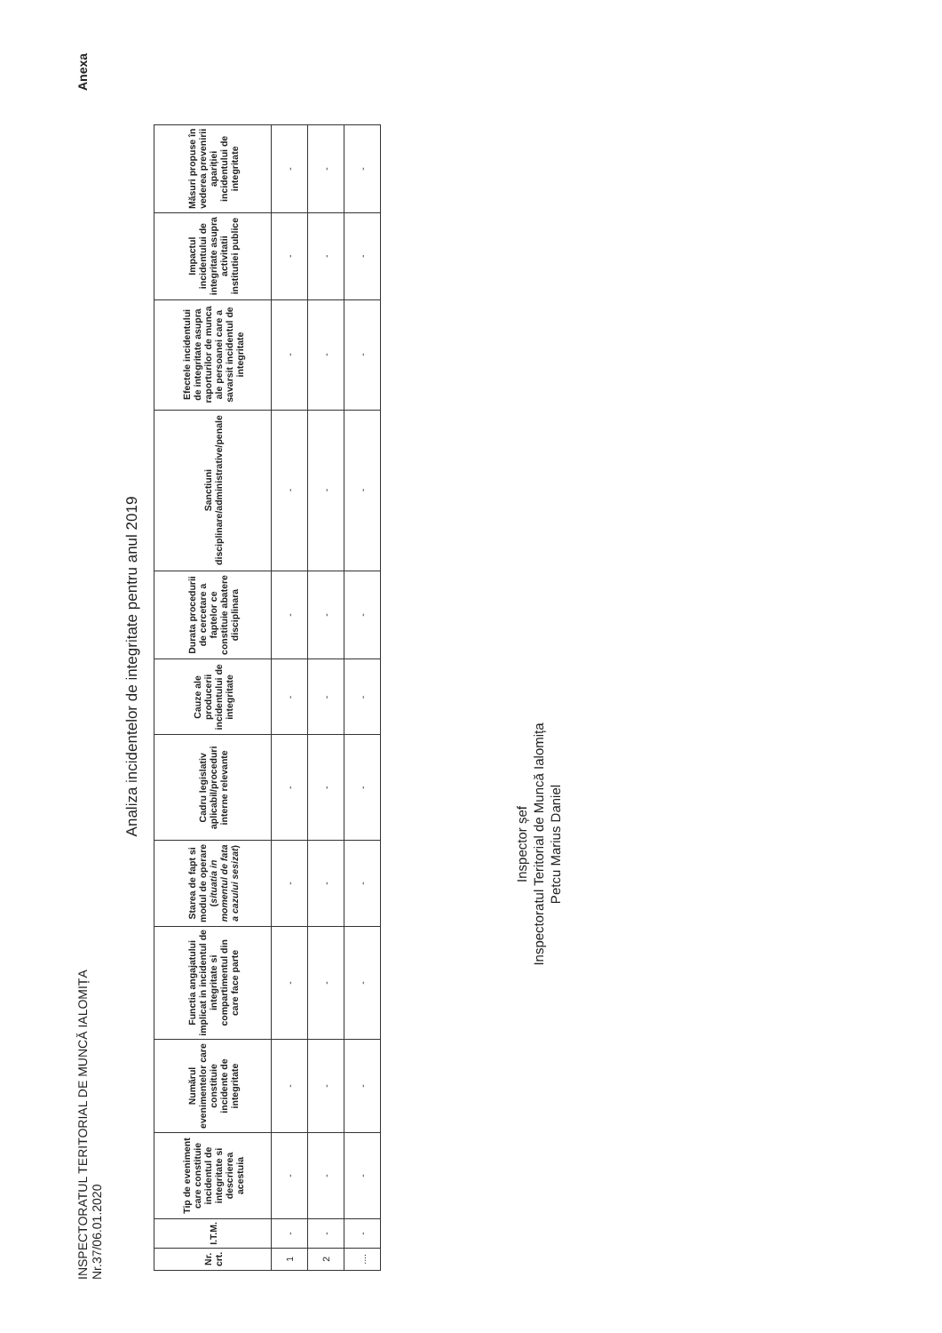INSPECTORATUL TERITORIAL DE MUNCĂ IALOMIȚA
Nr.37/06.01.2020
Anexa
Analiza incidentelor de integritate pentru anul 2019
| Nr. crt. | I.T.M. | Tip de eveniment care constituie incidentul de integritate si descrierea acestuia | Numărul evenimentelor care constituie incidente de integritate | Functia angajatului implicat in incidentul de integritate si compartimentul din care face parte | Starea de fapt si modul de operare ( situatia in momentul de fata a cazului sesizat ) | Cadru legislativ aplicabil/proceduri interne relevante | Cauze ale producerii incidentului de integritate | Durata procedurii de cercetare a faptelor ce constituie abatere disciplinara | Sanctiuni disciplinare/administrative/penale | Efectele incidentului de integritate asupra raporturilor de munca ale persoanei care a savarsit incidentul de integritate | Impactul incidentului de integritate asupra activitatii institutiei publice | Măsuri propuse în vederea prevenirii apariției incidentului de integritate |
| --- | --- | --- | --- | --- | --- | --- | --- | --- | --- | --- | --- | --- |
| 1 | - | - | - | - | - | - | - | - | - | - | - | - |
| 2 | - | - | - | - | - | - | - | - | - | - | - | - |
| .... | - | - | - | - | - | - | - | - | - | - | - | - |
Inspector șef
Inspectoratul Teritorial de Muncă Ialomița
Petcu Marius Daniel